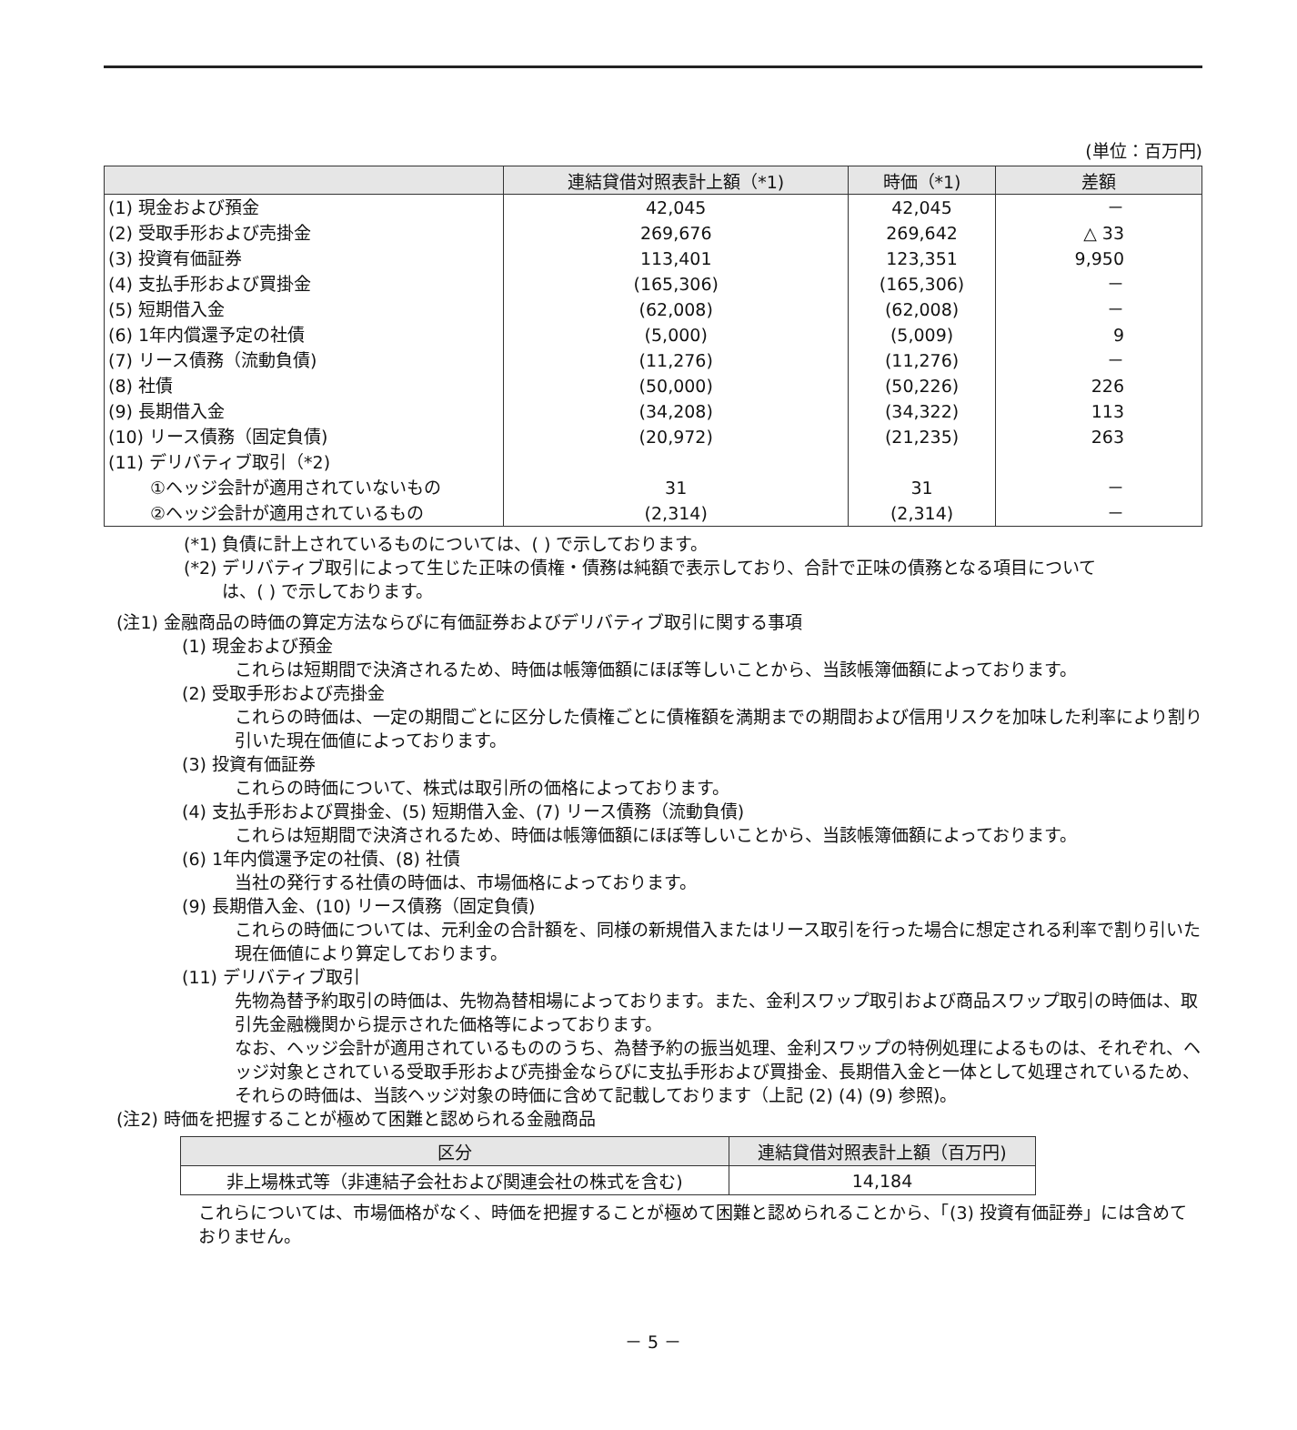(単位：百万円)
| | 連結貸借対照表計上額（*1) | 時価（*1) | 差額 |
| --- | --- | --- | --- |
| (1) 現金および預金 | 42,045 | 42,045 | － |
| (2) 受取手形および売掛金 | 269,676 | 269,642 | △ 33 |
| (3) 投資有価証券 | 113,401 | 123,351 | 9,950 |
| (4) 支払手形および買掛金 | (165,306) | (165,306) | － |
| (5) 短期借入金 | (62,008) | (62,008) | － |
| (6) 1年内償還予定の社債 | (5,000) | (5,009) | 9 |
| (7) リース債務（流動負債) | (11,276) | (11,276) | － |
| (8) 社債 | (50,000) | (50,226) | 226 |
| (9) 長期借入金 | (34,208) | (34,322) | 113 |
| (10) リース債務（固定負債) | (20,972) | (21,235) | 263 |
| (11) デリバティブ取引（*2) | | | |
| ①ヘッジ会計が適用されていないもの | 31 | 31 | － |
| ②ヘッジ会計が適用されているもの | (2,314) | (2,314) | － |
(*1) 負債に計上されているものについては、( ) で示しております。
(*2) デリバティブ取引によって生じた正味の債権・債務は純額で表示しており、合計で正味の債務となる項目について
は、( ) で示しております。
(注1) 金融商品の時価の算定方法ならびに有価証券およびデリバティブ取引に関する事項
(1) 現金および預金
これらは短期間で決済されるため、時価は帳簿価額にほぼ等しいことから、当該帳簿価額によっております。
(2) 受取手形および売掛金
これらの時価は、一定の期間ごとに区分した債権ごとに債権額を満期までの期間および信用リスクを加味した利率により割り引いた現在価値によっております。
(3) 投資有価証券
これらの時価について、株式は取引所の価格によっております。
(4) 支払手形および買掛金、(5) 短期借入金、(7) リース債務（流動負債)
これらは短期間で決済されるため、時価は帳簿価額にほぼ等しいことから、当該帳簿価額によっております。
(6) 1年内償還予定の社債、(8) 社債
当社の発行する社債の時価は、市場価格によっております。
(9) 長期借入金、(10) リース債務（固定負債)
これらの時価については、元利金の合計額を、同様の新規借入またはリース取引を行った場合に想定される利率で割り引いた現在価値により算定しております。
(11) デリバティブ取引
先物為替予約取引の時価は、先物為替相場によっております。また、金利スワップ取引および商品スワップ取引の時価は、取引先金融機関から提示された価格等によっております。
なお、ヘッジ会計が適用されているもののうち、為替予約の振当処理、金利スワップの特例処理によるものは、それぞれ、ヘッジ対象とされている受取手形および売掛金ならびに支払手形および買掛金、長期借入金と一体として処理されているため、それらの時価は、当該ヘッジ対象の時価に含めて記載しております（上記 (2) (4) (9) 参照)。
(注2) 時価を把握することが極めて困難と認められる金融商品
| 区分 | 連結貸借対照表計上額（百万円) |
| 非上場株式等（非連結子会社および関連会社の株式を含む) | 14,184 |
これらについては、市場価格がなく、時価を把握することが極めて困難と認められることから、「(3) 投資有価証券」には含めておりません。
－ 5 －